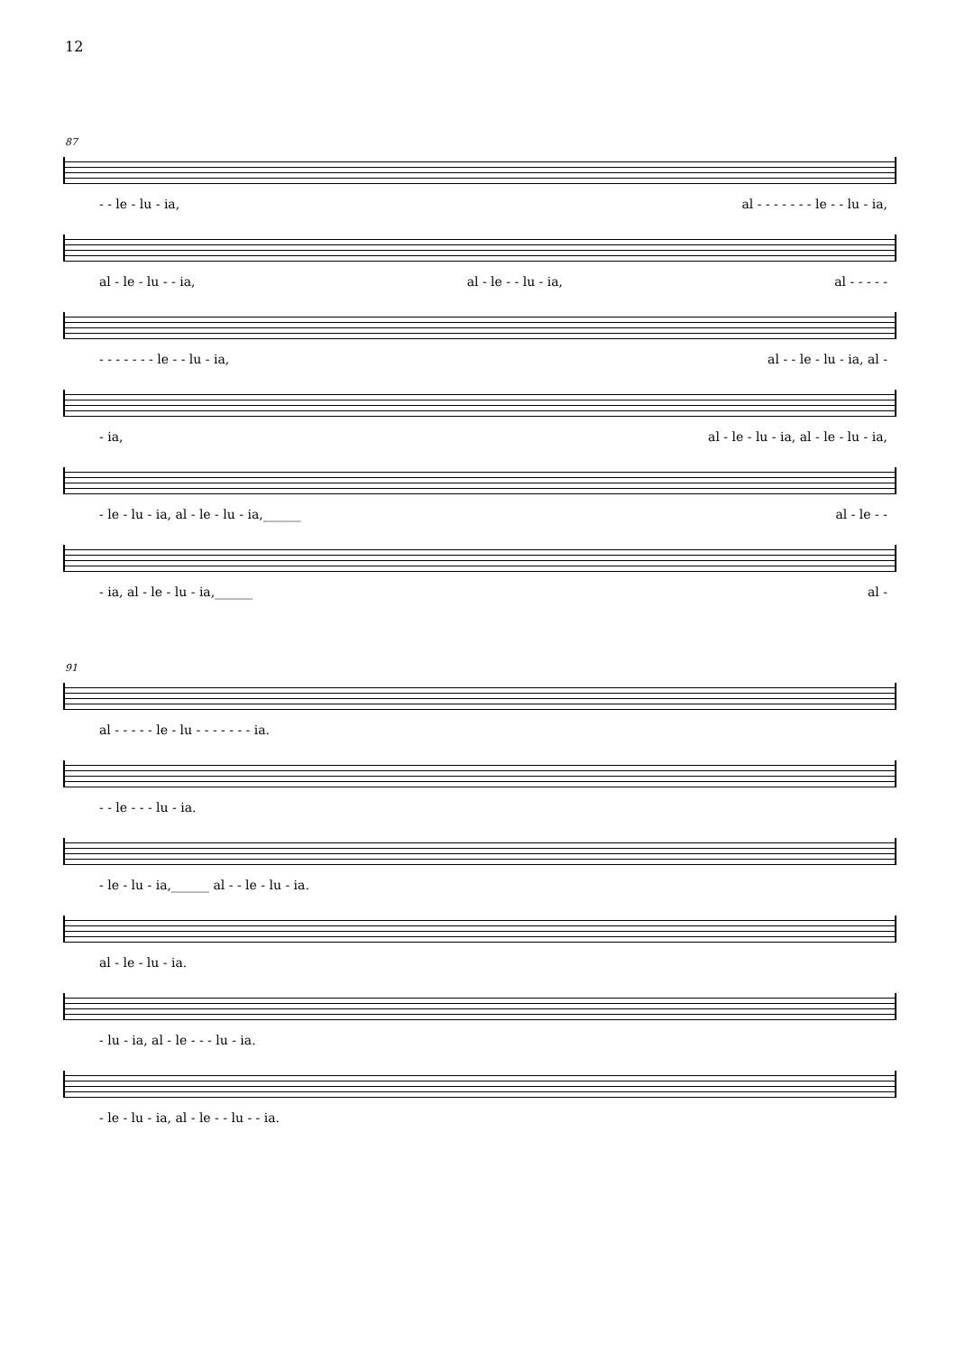12
87
- - le - lu - ia, al - - - - - - - le - - lu - ia,
al - le - lu - - ia, al - le - - lu - ia, al - - - - -
- - - - - - - le - - lu - ia, al - - le - lu - ia, al -
- ia, al - le - lu - ia, al - le - lu - ia,
- le - lu - ia, al - le - lu - ia,______ al - le - -
- ia, al - le - lu - ia,______ al -
91
al - - - - - le - lu - - - - - - - ia.
- - le - - - lu - ia.
- le - lu - ia,______ al - - le - lu - ia.
al - le - lu - ia.
- lu - ia, al - le - - - lu - ia.
- le - lu - ia, al - le - - lu - - ia.